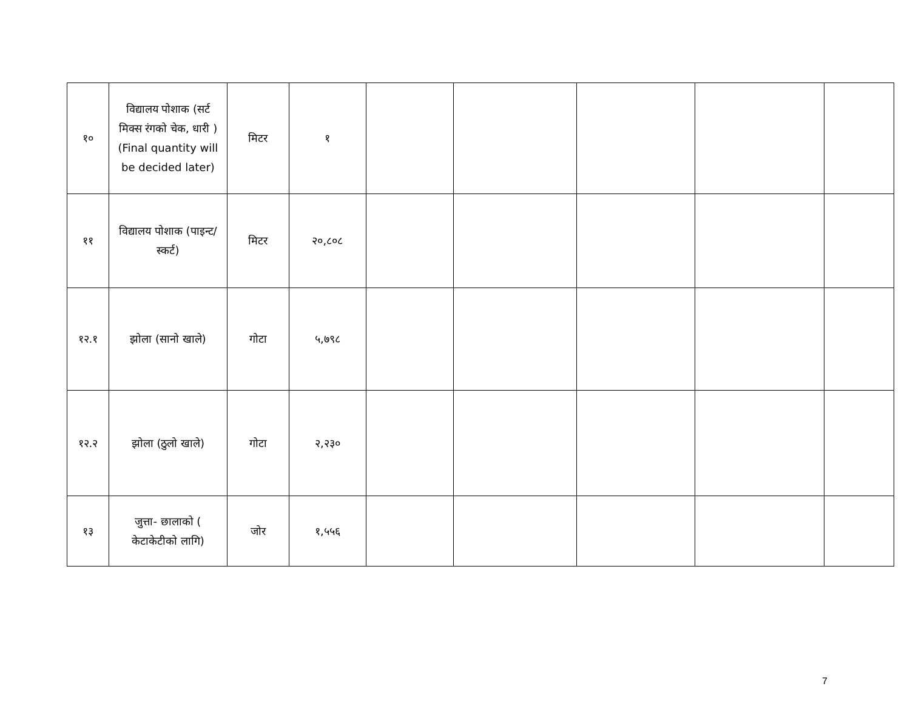| १० | विद्यालय पोशाक (सर्ट मिक्स रंगको चेक, धारी ) (Final quantity will be decided later) | मिटर | १ | | | | | |
| ११ | विद्यालय पोशाक (पाइन्ट/स्कर्ट) | मिटर | २०,८०८ | | | | | |
| १२.१ | झोला (सानो खाले) | गोटा | ५,७९८ | | | | | |
| १२.२ | झोला (ठुलो खाले) | गोटा | २,२३० | | | | | |
| १३ | जुत्ता- छालाको ( केटाकेटीको लागि) | जोर | १,५५६ | | | | | |
7